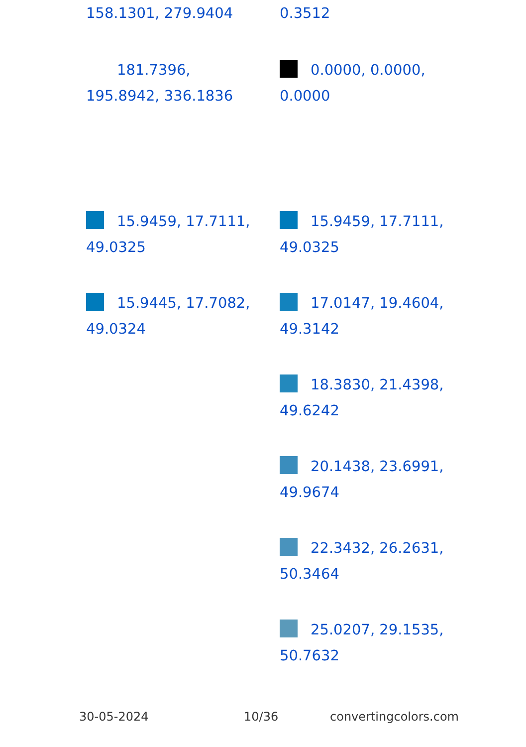158.1301, 279.9404 0.3512
181.7396, 195.8942, 336.1836
0.0000, 0.0000, 0.0000
15.9459, 17.7111, 49.0325
15.9459, 17.7111, 49.0325
15.9445, 17.7082, 49.0324
17.0147, 19.4604, 49.3142
18.3830, 21.4398, 49.6242
20.1438, 23.6991, 49.9674
22.3432, 26.2631, 50.3464
25.0207, 29.1535, 50.7632
30-05-2024 10/36 convertingcolors.com